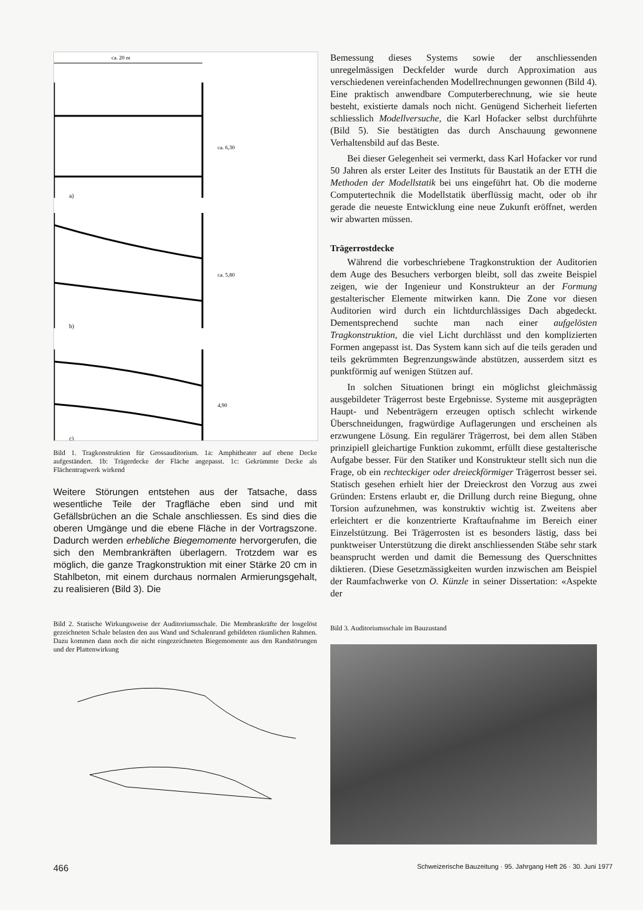ca. 20 m
ca. 6,30
ca. 5,80
4,90
a)
b)
c)
Bild 1. Tragkonstruktion für Grossauditorium. 1a: Amphitheater auf ebene Decke aufgeständert. 1b: Trägerdecke der Fläche angepasst. 1c: Gekrümmte Decke als Flächentragwerk wirkend
Weitere Störungen entstehen aus der Tatsache, dass wesentliche Teile der Tragfläche eben sind und mit Gefällsbrüchen an die Schale anschliessen. Es sind dies die oberen Umgänge und die ebene Fläche in der Vortragszone. Dadurch werden erhebliche Biegemomente hervorgerufen, die sich den Membrankräften überlagern. Trotzdem war es möglich, die ganze Tragkonstruktion mit einer Stärke 20 cm in Stahlbeton, mit einem durchaus normalen Armierungsgehalt, zu realisieren (Bild 3). Die
Bild 2. Statische Wirkungsweise der Auditoriumsschale. Die Membrankräfte der losgelöst gezeichneten Schale belasten den aus Wand und Schalenrand gebildeten räumlichen Rahmen. Dazu kommen dann noch die nicht eingezeichneten Biegemomente aus den Randstörungen und der Plattenwirkung
Bemessung dieses Systems sowie der anschliessenden unregelmässigen Deckfelder wurde durch Approximation aus verschiedenen vereinfachenden Modellrechnungen gewonnen (Bild 4). Eine praktisch anwendbare Computerberechnung, wie sie heute besteht, existierte damals noch nicht. Genügend Sicherheit lieferten schliesslich Modellversuche, die Karl Hofacker selbst durchführte (Bild 5). Sie bestätigten das durch Anschauung gewonnene Verhaltensbild auf das Beste.
Bei dieser Gelegenheit sei vermerkt, dass Karl Hofacker vor rund 50 Jahren als erster Leiter des Instituts für Baustatik an der ETH die Methoden der Modellstatik bei uns eingeführt hat. Ob die moderne Computertechnik die Modellstatik überflüssig macht, oder ob ihr gerade die neueste Entwicklung eine neue Zukunft eröffnet, werden wir abwarten müssen.
Trägerrostdecke
Während die vorbeschriebene Tragkonstruktion der Auditorien dem Auge des Besuchers verborgen bleibt, soll das zweite Beispiel zeigen, wie der Ingenieur und Konstrukteur an der Formung gestalterischer Elemente mitwirken kann. Die Zone vor diesen Auditorien wird durch ein lichtdurchlässiges Dach abgedeckt. Dementsprechend suchte man nach einer aufgelösten Tragkonstruktion, die viel Licht durchlässt und den komplizierten Formen angepasst ist. Das System kann sich auf die teils geraden und teils gekrümmten Begrenzungswände abstützen, ausserdem sitzt es punktförmig auf wenigen Stützen auf.
In solchen Situationen bringt ein möglichst gleichmässig ausgebildeter Trägerrost beste Ergebnisse. Systeme mit ausgeprägten Haupt- und Nebenträgern erzeugen optisch schlecht wirkende Überschneidungen, fragwürdige Auflagerungen und erscheinen als erzwungene Lösung. Ein regulärer Trägerrost, bei dem allen Stäben prinzipiell gleichartige Funktion zukommt, erfüllt diese gestalterische Aufgabe besser. Für den Statiker und Konstrukteur stellt sich nun die Frage, ob ein rechteckiger oder dreieckförmiger Trägerrost besser sei. Statisch gesehen erhielt hier der Dreieckrost den Vorzug aus zwei Gründen: Erstens erlaubt er, die Drillung durch reine Biegung, ohne Torsion aufzunehmen, was konstruktiv wichtig ist. Zweitens aber erleichtert er die konzentrierte Kraftaufnahme im Bereich einer Einzelstützung. Bei Trägerrosten ist es besonders lästig, dass bei punktweiser Unterstützung die direkt anschliessenden Stäbe sehr stark beansprucht werden und damit die Bemessung des Querschnittes diktieren. (Diese Gesetzmässigkeiten wurden inzwischen am Beispiel der Raumfachwerke von O. Künzle in seiner Dissertation: «Aspekte der
Bild 3. Auditoriumsschale im Bauzustand
466 Schweizerische Bauzeitung · 95. Jahrgang Heft 26 · 30. Juni 1977